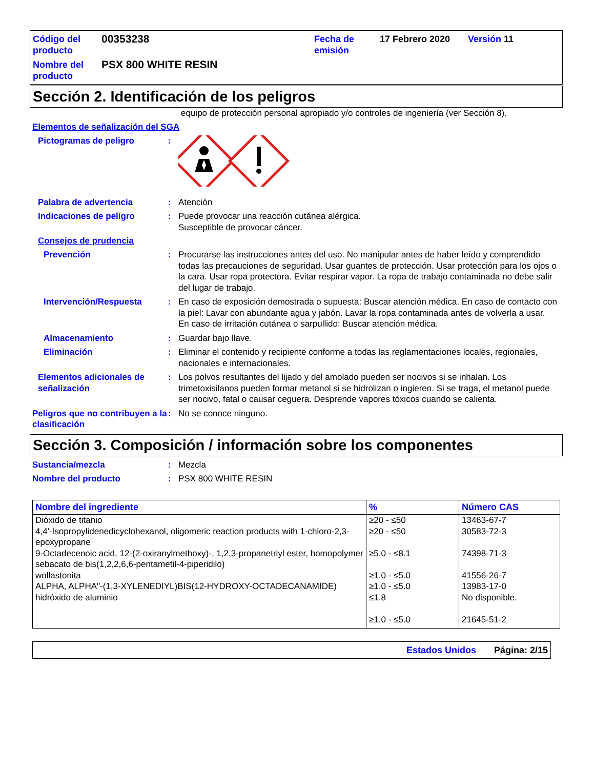Código del producto
00353238
Fecha de emisión
17 Febrero 2020
Versión 11
Nombre del producto
PSX 800 WHITE RESIN
Sección 2. Identificación de los peligros
equipo de protección personal apropiado y/o controles de ingeniería (ver Sección 8).
Elementos de señalización del SGA
Pictogramas de peligro
:
Palabra de advertencia
:
Atención
Indicaciones de peligro
:
Puede provocar una reacción cutánea alérgica.
Susceptible de provocar cáncer.
Consejos de prudencia
Prevención
:
Procurarse las instrucciones antes del uso. No manipular antes de haber leído y comprendido todas las precauciones de seguridad. Usar guantes de protección. Usar protección para los ojos o la cara. Usar ropa protectora. Evitar respirar vapor. La ropa de trabajo contaminada no debe salir del lugar de trabajo.
Intervención/Respuesta
:
En caso de exposición demostrada o supuesta: Buscar atención médica. En caso de contacto con la piel: Lavar con abundante agua y jabón. Lavar la ropa contaminada antes de volverla a usar. En caso de irritación cutánea o sarpullido: Buscar atención médica.
Almacenamiento
:
Guardar bajo llave.
Eliminación
:
Eliminar el contenido y recipiente conforme a todas las reglamentaciones locales, regionales, nacionales e internacionales.
Elementos adicionales de señalización
:
Los polvos resultantes del lijado y del amolado pueden ser nocivos si se inhalan. Los trimetoxisilanos pueden formar metanol si se hidrolizan o ingieren. Si se traga, el metanol puede ser nocivo, fatal o causar ceguera. Desprende vapores tóxicos cuando se calienta.
Peligros que no contribuyen a la clasificación
:
No se conoce ninguno.
Sección 3. Composición / información sobre los componentes
Sustancia/mezcla
:
Mezcla
Nombre del producto
:
PSX 800 WHITE RESIN
| Nombre del ingrediente | % | Número CAS |
| --- | --- | --- |
| Dióxido de titanio 4,4'-Isopropylidenedicyclohexanol, oligomeric reaction products with 1-chloro-2,3-epoxypropane 9-Octadecenoic acid, 12-(2-oxiranylmethoxy)-, 1,2,3-propanetriyl ester, homopolymer sebacato de bis(1,2,2,6,6-pentametil-4-piperidilo) wollastonita ALPHA, ALPHA"-(1,3-XYLENEDIYL)BIS(12-HYDROXY-OCTADECANAMIDE) hidróxido de aluminio | ≥20 - ≤50 ≥20 - ≤50 ≥5.0 - ≤8.1 ≥1.0 - ≤5.0 ≥1.0 - ≤5.0 ≤1.8 ≥1.0 - ≤5.0 | 13463-67-7 30583-72-3 74398-71-3 41556-26-7 13983-17-0 No disponible. 21645-51-2 |
Estados Unidos Página: 2/15